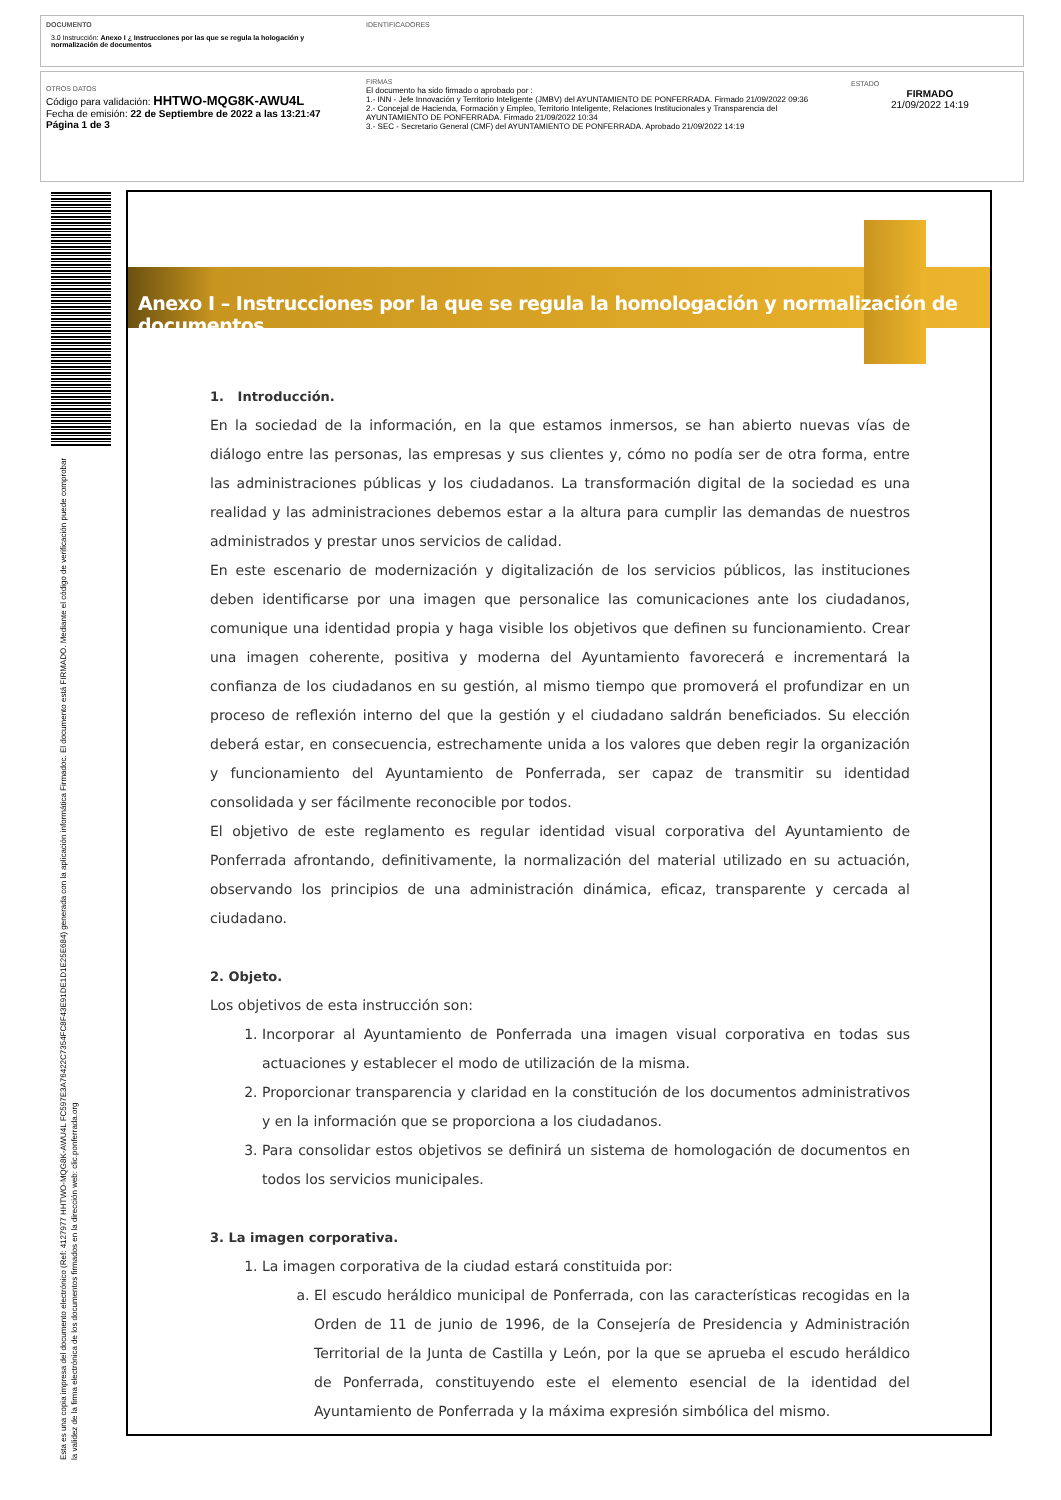DOCUMENTO
3.0 Instrucción: Anexo I ¿ Instrucciones por las que se regula la hologación y normalización de documentos
IDENTIFICADORES
OTROS DATOS
Código para validación: HHTWO-MQG8K-AWU4L
Fecha de emisión: 22 de Septiembre de 2022 a las 13:21:47
Página 1 de 3
FIRMAS
El documento ha sido firmado o aprobado por :
1.- INN - Jefe Innovación y Territorio Inteligente (JMBV) del AYUNTAMIENTO DE PONFERRADA. Firmado 21/09/2022 09:36
2.- Concejal de Hacienda, Formación y Empleo, Territorio Inteligente, Relaciones Institucionales y Transparencia del AYUNTAMIENTO DE PONFERRADA. Firmado 21/09/2022 10:34
3.- SEC - Secretario General (CMF) del AYUNTAMIENTO DE PONFERRADA. Aprobado 21/09/2022 14:19
ESTADO
FIRMADO
21/09/2022 14:19
Esta es una copia impresa del documento electrónico (Ref: 4127977 HHTWO-MQG8K-AWU4L FC597E3A76422C7354FC8F43E91DE1D1E25E684) generada con la aplicación informática Firmadoc. El documento está FIRMADO. Mediante el código de verificación puede comprobar la validez de la firma electrónica de los documentos firmados en la dirección web: clic.ponferrada.org
Anexo I – Instrucciones por la que se regula la homologación y normalización de documentos
1. Introducción.
En la sociedad de la información, en la que estamos inmersos, se han abierto nuevas vías de diálogo entre las personas, las empresas y sus clientes y, cómo no podía ser de otra forma, entre las administraciones públicas y los ciudadanos. La transformación digital de la sociedad es una realidad y las administraciones debemos estar a la altura para cumplir las demandas de nuestros administrados y prestar unos servicios de calidad.
En este escenario de modernización y digitalización de los servicios públicos, las instituciones deben identificarse por una imagen que personalice las comunicaciones ante los ciudadanos, comunique una identidad propia y haga visible los objetivos que definen su funcionamiento. Crear una imagen coherente, positiva y moderna del Ayuntamiento favorecerá e incrementará la confianza de los ciudadanos en su gestión, al mismo tiempo que promoverá el profundizar en un proceso de reflexión interno del que la gestión y el ciudadano saldrán beneficiados. Su elección deberá estar, en consecuencia, estrechamente unida a los valores que deben regir la organización y funcionamiento del Ayuntamiento de Ponferrada, ser capaz de transmitir su identidad consolidada y ser fácilmente reconocible por todos.
El objetivo de este reglamento es regular identidad visual corporativa del Ayuntamiento de Ponferrada afrontando, definitivamente, la normalización del material utilizado en su actuación, observando los principios de una administración dinámica, eficaz, transparente y cercada al ciudadano.
2. Objeto.
Los objetivos de esta instrucción son:
1. Incorporar al Ayuntamiento de Ponferrada una imagen visual corporativa en todas sus actuaciones y establecer el modo de utilización de la misma.
2. Proporcionar transparencia y claridad en la constitución de los documentos administrativos y en la información que se proporciona a los ciudadanos.
3. Para consolidar estos objetivos se definirá un sistema de homologación de documentos en todos los servicios municipales.
3. La imagen corporativa.
1. La imagen corporativa de la ciudad estará constituida por:
a. El escudo heráldico municipal de Ponferrada, con las características recogidas en la Orden de 11 de junio de 1996, de la Consejería de Presidencia y Administración Territorial de la Junta de Castilla y León, por la que se aprueba el escudo heráldico de Ponferrada, constituyendo este el elemento esencial de la identidad del Ayuntamiento de Ponferrada y la máxima expresión simbólica del mismo.